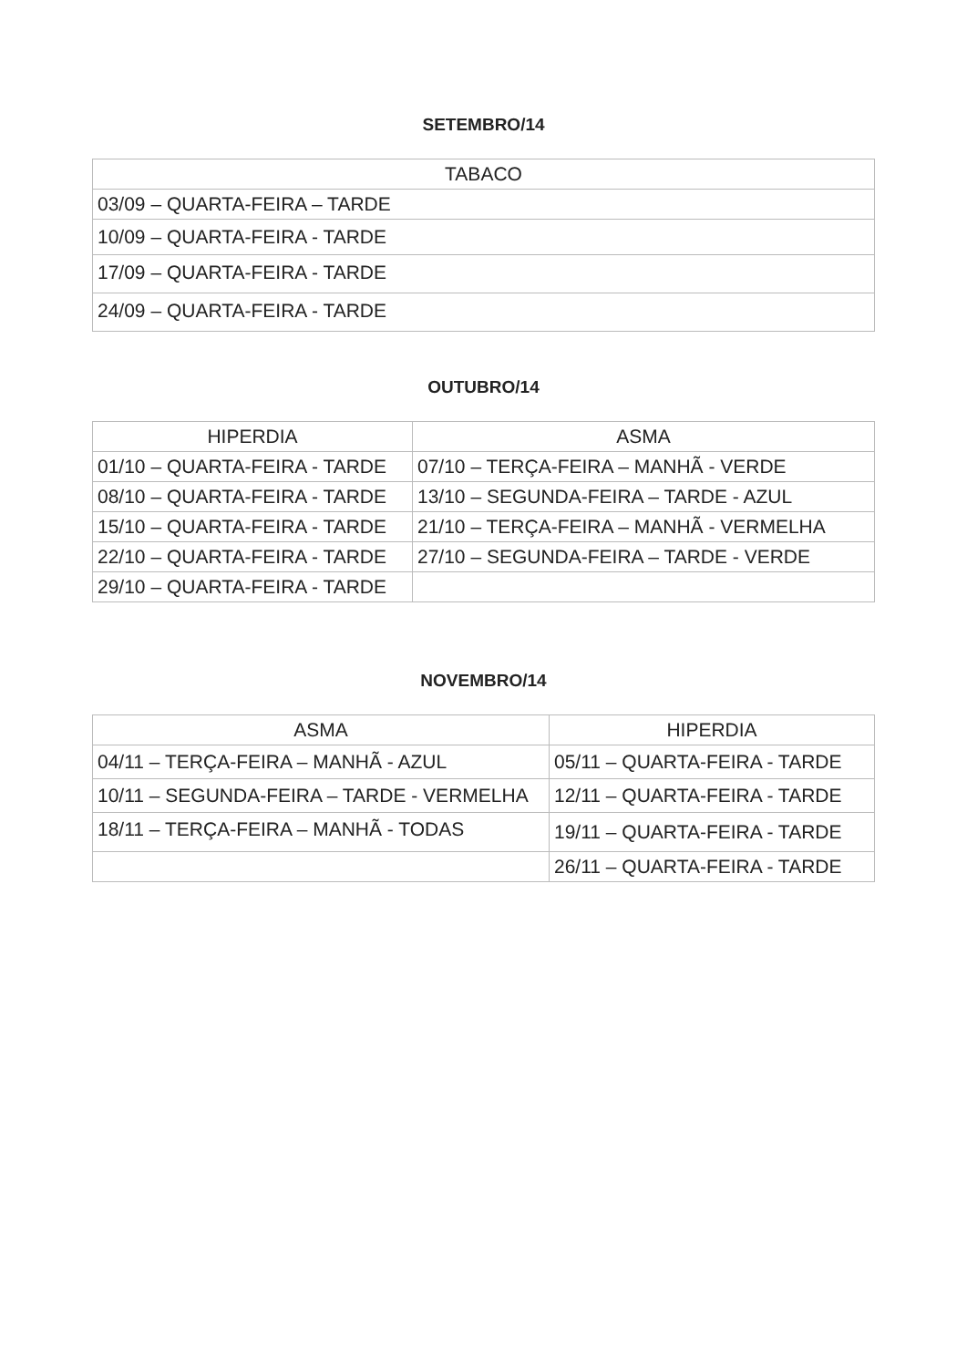SETEMBRO/14
| TABACO |
| --- |
| 03/09 – QUARTA-FEIRA – TARDE |
| 10/09 – QUARTA-FEIRA - TARDE |
| 17/09 – QUARTA-FEIRA - TARDE |
| 24/09 – QUARTA-FEIRA - TARDE |
OUTUBRO/14
| HIPERDIA | ASMA |
| --- | --- |
| 01/10 – QUARTA-FEIRA - TARDE | 07/10 – TERÇA-FEIRA – MANHÃ - VERDE |
| 08/10 – QUARTA-FEIRA - TARDE | 13/10 – SEGUNDA-FEIRA – TARDE - AZUL |
| 15/10 – QUARTA-FEIRA - TARDE | 21/10 – TERÇA-FEIRA – MANHÃ - VERMELHA |
| 22/10 – QUARTA-FEIRA - TARDE | 27/10 – SEGUNDA-FEIRA – TARDE - VERDE |
| 29/10 – QUARTA-FEIRA - TARDE | |
NOVEMBRO/14
| ASMA | HIPERDIA |
| --- | --- |
| 04/11 – TERÇA-FEIRA – MANHÃ - AZUL | 05/11 – QUARTA-FEIRA - TARDE |
| 10/11 – SEGUNDA-FEIRA – TARDE - VERMELHA | 12/11 – QUARTA-FEIRA - TARDE |
| 18/11 – TERÇA-FEIRA – MANHÃ - TODAS | 19/11 – QUARTA-FEIRA - TARDE |
| | 26/11 – QUARTA-FEIRA - TARDE |